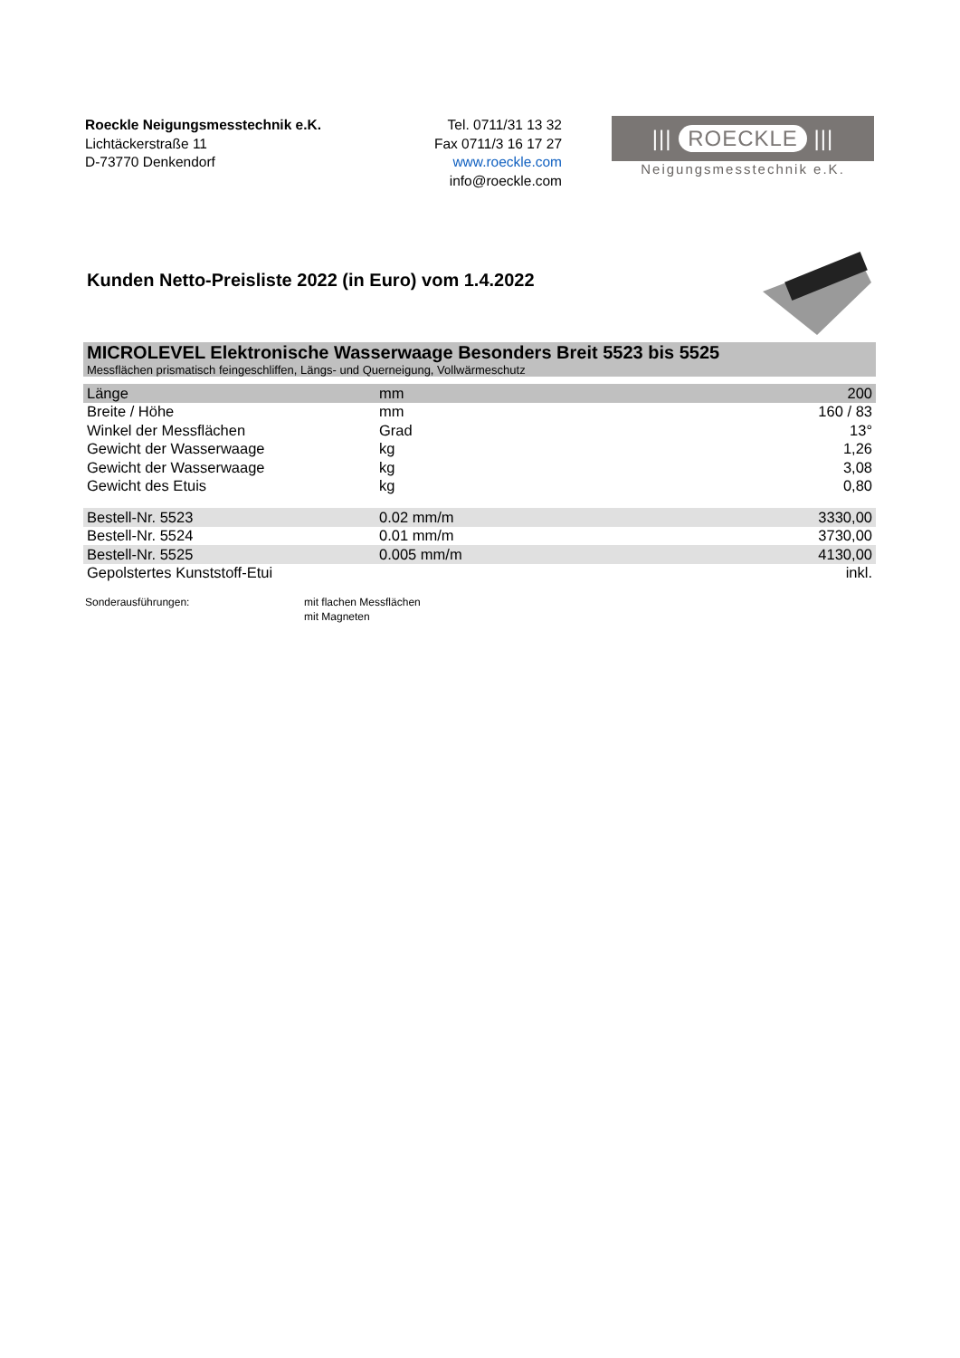Roeckle Neigungsmesstechnik e.K.
Lichtäckerstraße 11
D-73770 Denkendorf
Tel. 0711/31 13 32
Fax 0711/3 16 17 27
www.roeckle.com
info@roeckle.com
||| ROECKLE |||
Neigungsmesstechnik e.K.
Kunden Netto-Preisliste 2022 (in Euro) vom 1.4.2022
MICROLEVEL Elektronische Wasserwaage Besonders Breit 5523 bis 5525
Messflächen prismatisch feingeschliffen, Längs- und Querneigung, Vollwärmeschutz
| Länge | mm | 200 |
| Breite / Höhe | mm | 160 / 83 |
| Winkel der Messflächen | Grad | 13° |
| Gewicht der Wasserwaage | kg | 1,26 |
| Gewicht der Wasserwaage | kg | 3,08 |
| Gewicht des Etuis | kg | 0,80 |
| Bestell-Nr. 5523 | 0.02 mm/m | 3330,00 |
| Bestell-Nr. 5524 | 0.01 mm/m | 3730,00 |
| Bestell-Nr. 5525 | 0.005 mm/m | 4130,00 |
| Gepolstertes Kunststoff-Etui | | inkl. |
Sonderausführungen: mit flachen Messflächen
mit Magneten